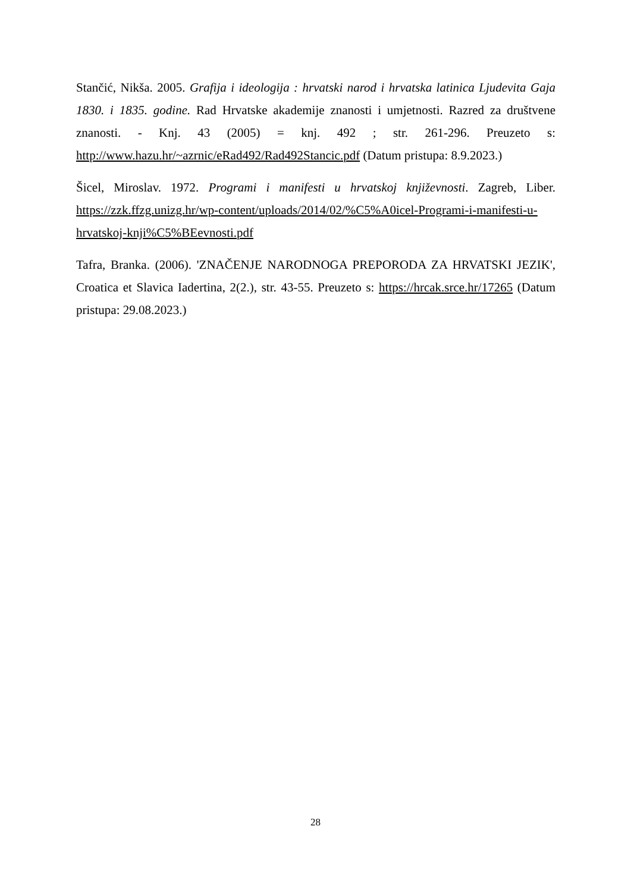Stančić, Nikša. 2005. Grafija i ideologija : hrvatski narod i hrvatska latinica Ljudevita Gaja 1830. i 1835. godine. Rad Hrvatske akademije znanosti i umjetnosti. Razred za društvene znanosti. - Knj. 43 (2005) = knj. 492 ; str. 261-296. Preuzeto s: http://www.hazu.hr/~azrnic/eRad492/Rad492Stancic.pdf (Datum pristupa: 8.9.2023.)
Šicel, Miroslav. 1972. Programi i manifesti u hrvatskoj književnosti. Zagreb, Liber. https://zzk.ffzg.unizg.hr/wp-content/uploads/2014/02/%C5%A0icel-Programi-i-manifesti-u-hrvatskoj-knji%C5%BEevnosti.pdf
Tafra, Branka. (2006). 'ZNAČENJE NARODNOGA PREPORODA ZA HRVATSKI JEZIK', Croatica et Slavica Iadertina, 2(2.), str. 43-55. Preuzeto s: https://hrcak.srce.hr/17265 (Datum pristupa: 29.08.2023.)
28